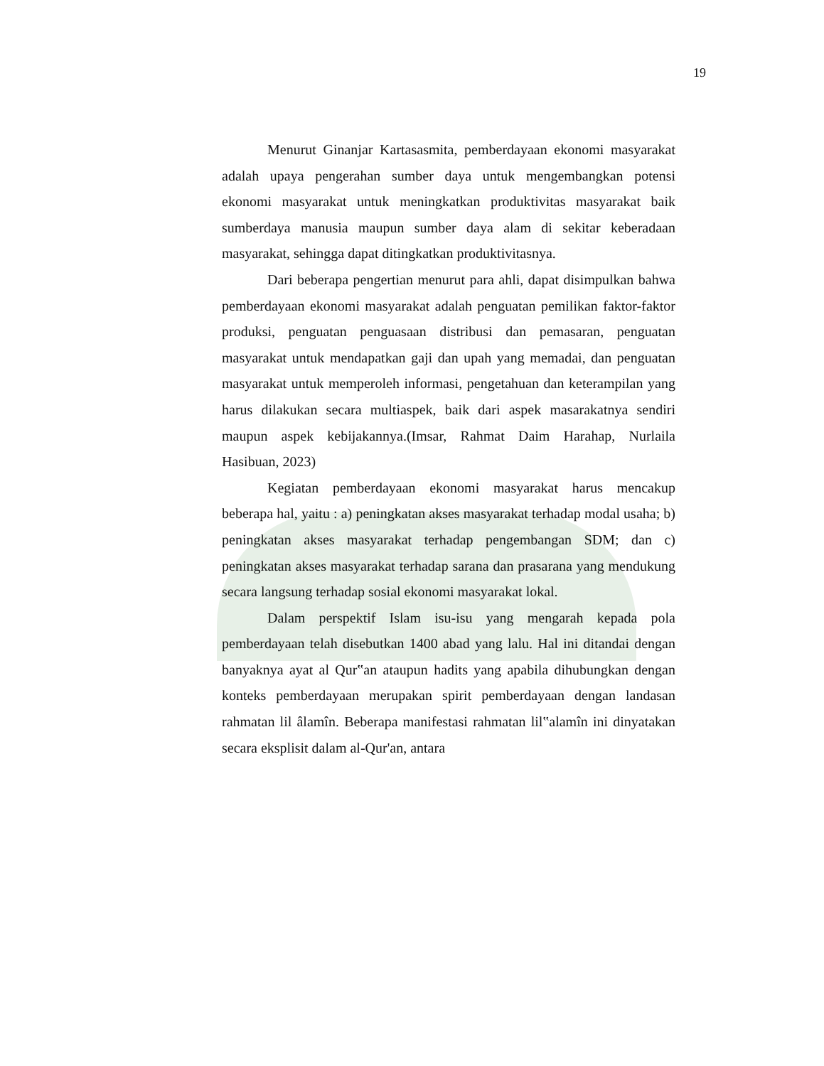19
Menurut Ginanjar Kartasasmita, pemberdayaan ekonomi masyarakat adalah upaya pengerahan sumber daya untuk mengembangkan potensi ekonomi masyarakat untuk meningkatkan produktivitas masyarakat baik sumberdaya manusia maupun sumber daya alam di sekitar keberadaan masyarakat, sehingga dapat ditingkatkan produktivitasnya.
Dari beberapa pengertian menurut para ahli, dapat disimpulkan bahwa pemberdayaan ekonomi masyarakat adalah penguatan pemilikan faktor-faktor produksi, penguatan penguasaan distribusi dan pemasaran, penguatan masyarakat untuk mendapatkan gaji dan upah yang memadai, dan penguatan masyarakat untuk memperoleh informasi, pengetahuan dan keterampilan yang harus dilakukan secara multiaspek, baik dari aspek masarakatnya sendiri maupun aspek kebijakannya.(Imsar, Rahmat Daim Harahap, Nurlaila Hasibuan, 2023)
Kegiatan pemberdayaan ekonomi masyarakat harus mencakup beberapa hal, yaitu : a) peningkatan akses masyarakat terhadap modal usaha; b) peningkatan akses masyarakat terhadap pengembangan SDM; dan c) peningkatan akses masyarakat terhadap sarana dan prasarana yang mendukung secara langsung terhadap sosial ekonomi masyarakat lokal.
Dalam perspektif Islam isu-isu yang mengarah kepada pola pemberdayaan telah disebutkan 1400 abad yang lalu. Hal ini ditandai dengan banyaknya ayat al Qur‟an ataupun hadits yang apabila dihubungkan dengan konteks pemberdayaan merupakan spirit pemberdayaan dengan landasan rahmatan lil âlamîn. Beberapa manifestasi rahmatan lil‟alamîn ini dinyatakan secara eksplisit dalam al-Qur'an, antara